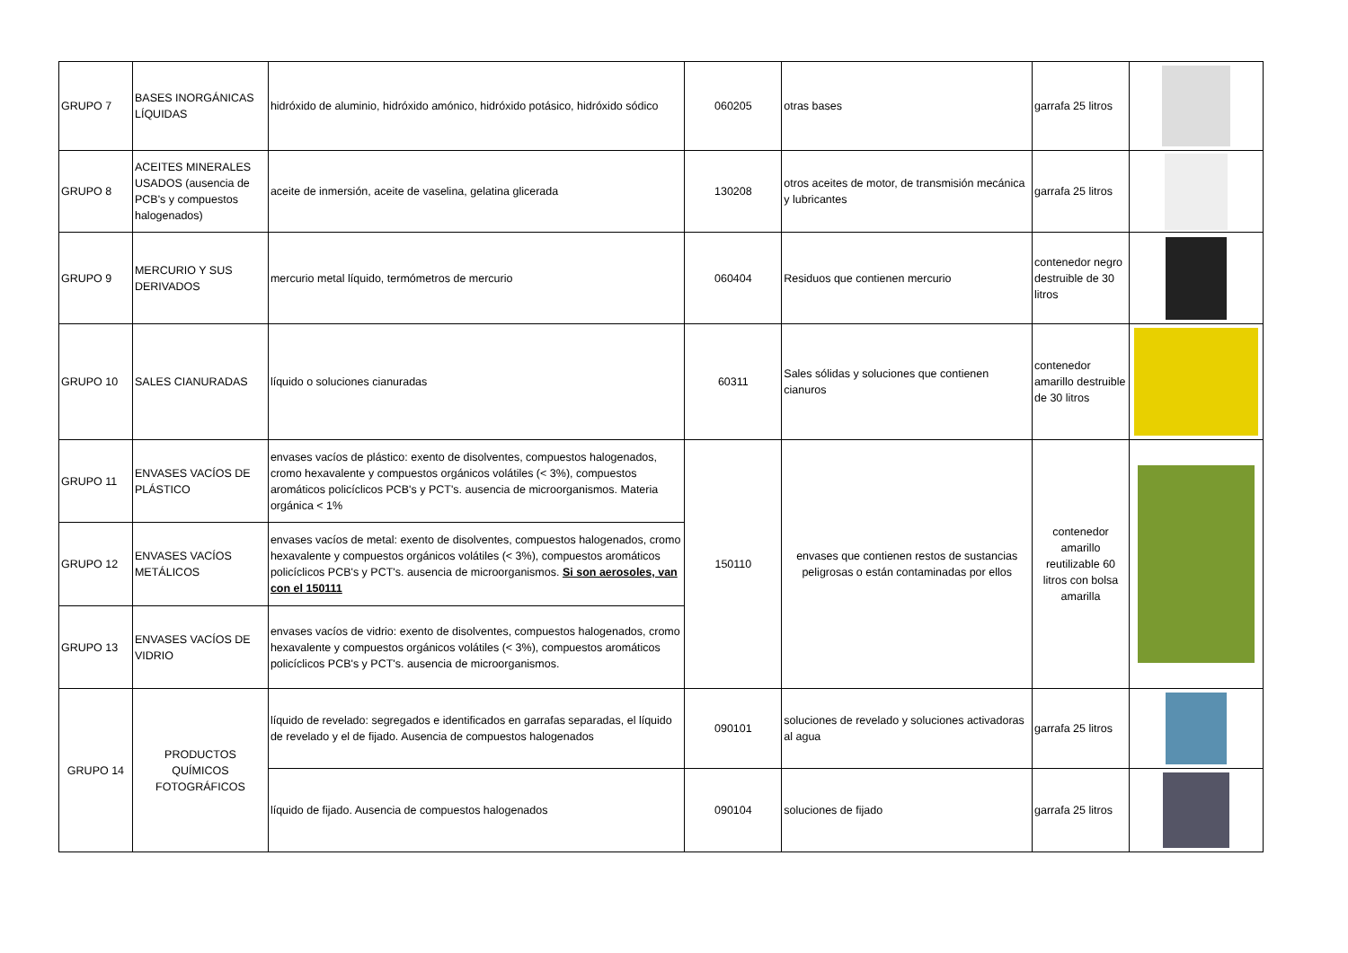| GRUPO 7 | BASES INORGÁNICAS LÍQUIDAS | hidróxido de aluminio, hidróxido amónico, hidróxido potásico, hidróxido sódico | 060205 | otras bases | garrafa 25 litros | |
| GRUPO 8 | ACEITES MINERALES USADOS (ausencia de PCB's y compuestos halogenados) | aceite de inmersión, aceite de vaselina, gelatina glicerada | 130208 | otros aceites de motor, de transmisión mecánica y lubricantes | garrafa 25 litros | |
| GRUPO 9 | MERCURIO Y SUS DERIVADOS | mercurio metal líquido, termómetros de mercurio | 060404 | Residuos que contienen mercurio | contenedor negro destruible de 30 litros | |
| GRUPO 10 | SALES CIANURADAS | líquido o soluciones cianuradas | 60311 | Sales sólidas y soluciones que contienen cianuros | contenedor amarillo destruible de 30 litros | |
| GRUPO 11 | ENVASES VACÍOS DE PLÁSTICO | envases vacíos de plástico: exento de disolventes, compuestos halogenados, cromo hexavalente y compuestos orgánicos volátiles (< 3%), compuestos aromáticos policíclicos PCB's y PCT's. ausencia de microorganismos. Materia orgánica < 1% | 150110 | envases que contienen restos de sustancias peligrosas o están contaminadas por ellos | contenedor amarillo reutilizable 60 litros con bolsa amarilla | |
| GRUPO 12 | ENVASES VACÍOS METÁLICOS | envases vacíos de metal: exento de disolventes, compuestos halogenados, cromo hexavalente y compuestos orgánicos volátiles (< 3%), compuestos aromáticos policíclicos PCB's y PCT's. ausencia de microorganismos. Si son aerosoles, van con el 150111 | | | | |
| GRUPO 13 | ENVASES VACÍOS DE VIDRIO | envases vacíos de vidrio: exento de disolventes, compuestos halogenados, cromo hexavalente y compuestos orgánicos volátiles (< 3%), compuestos aromáticos policíclicos PCB's y PCT's. ausencia de microorganismos. | | | | |
| GRUPO 14 | PRODUCTOS QUÍMICOS FOTOGRÁFICOS | líquido de revelado: segregados e identificados en garrafas separadas, el líquido de revelado y el de fijado. Ausencia de compuestos halogenados | 090101 | soluciones de revelado y soluciones activadoras al agua | garrafa 25 litros | |
| | | líquido de fijado. Ausencia de compuestos halogenados | 090104 | soluciones de fijado | garrafa 25 litros | |